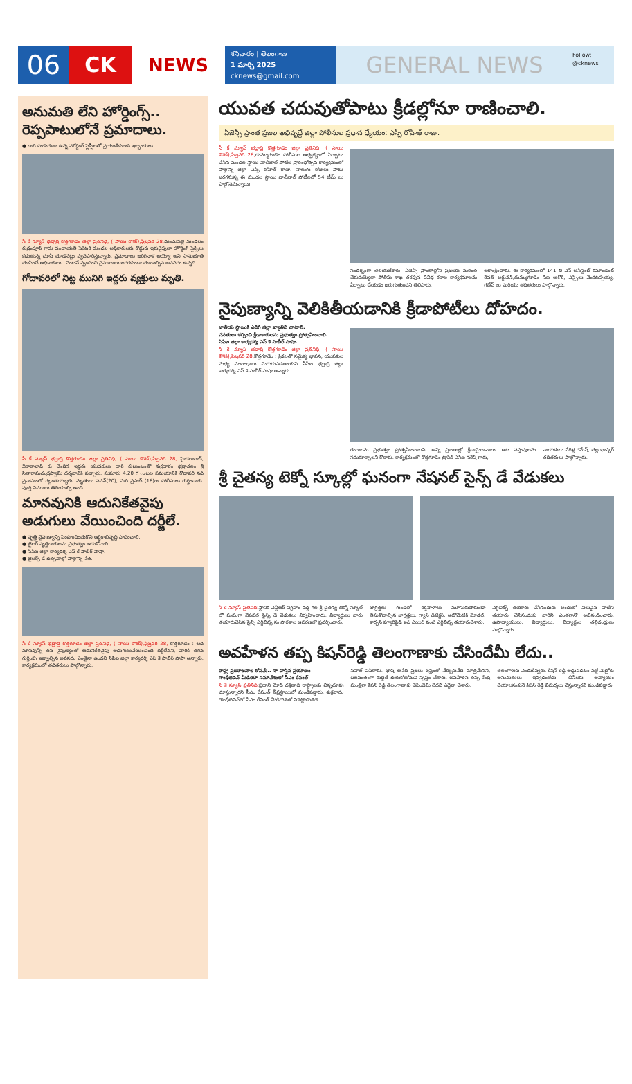06
CK
NEWS
శనివారం | తెలంగాణ
1 మార్చి 2025
cknews@gmail.com
GENERAL NEWS
Follow:
@cknews
అనుమతి లేని హోర్డింగ్స్.. రెప్పపాటులోనే ప్రమాదాలు.
● దారి పొడుగుతా ఉన్న హోర్డింగ్ ఫ్లెక్సీలతో ప్రయాణికులకు ఇబ్బందులు.
సీ కే న్యూస్ భద్రాద్రి కొత్తగూడెం జిల్లా ప్రతినిధి, ( సాయి కౌశిక్),ఫిబ్రవరి 28, చుంచుపల్లి మండలం రుద్రంపూర్ గ్రామ పంచాయతీ సెక్రెటరీ మండల అధికారులకు రోడ్డుకు ఇరువైపులా హోర్డింగ్ ఫ్లెక్సీలు కడుతున్న చూసి చూడనట్లు వ్యవహరిస్తున్నారు. ప్రమాదాలు జరిగినాక అయ్యో అని సానుభూతి చూపించే అధికారులు.. వెంటనే స్పందించి ప్రమాదాలు జరగకుండా చూడాల్సిన అవసరం ఉన్నది.
గోదావరిలో నిట్ట మునిగి ఇద్దరు వ్యక్తులు మృతి.
సీ కే న్యూస్ భద్రాద్రి కొత్తగూడెం జిల్లా ప్రతినిధి, ( సాయి కౌశిక్),ఫిబ్రవరి 28, హైదరాబాద్, వికారాబాద్ కు చెందిన ఇద్దరు యువకులు వారి కుటుంబంతో శుక్రవారం భద్రాచలం శ్రీ సీతారామచంద్రస్వామి దర్శనానికి వచ్చారు. సుమారు 4.20 గ ంటల సమయానికి గోదావరి నది ప్రవాహంలో గల్లంతయ్యారు. మృతులు పవన్(20), హరి ప్రసాద్ (18)గా పోలీసులు గుర్తించారు. పూర్తి వివరాలు తెలియాల్సి ఉంది.
మానవునికి ఆదునికేతవైపు అడుగులు వేయించింది దర్జీలే.
● వృత్తి నైపుణ్యాన్ని పెంపొందించుకొని ఆర్థికాభివృద్ధి సాధించాలి.
● టైలర్ వృత్తిదారులను ప్రభుత్వం ఆదుకోవాలి.
● సిపిఐ జిల్లా కార్యదర్శి ఎస్ కే సాబీర్ పాషా.
● టైలర్స్ డే ఉత్సవాల్లో పాల్గొన్న నేత.
సీ కే న్యూస్ భద్రాద్రి కొత్తగూడెం జిల్లా ప్రతినిధి, ( సాయి కౌశిక్),ఫిబ్రవరి 28, కొత్తగూడెం : ఆది మానవున్నీ తన నైపుణ్యంతో ఆదునికేతవైపు అడుగులువేయించింది దర్జీలేనని, వారికి తగిన గుర్తింపు ఇవ్వాల్సిన అవసరం ఎంతైనా ఉందని సీపీఐ జిల్లా కార్యదర్శి ఎస్ కె సాబీర్ పాషా అన్నారు. కార్యక్రమంలో తదితరులు పాల్గొన్నారు.
యువత చదువుతోపాటు క్రీడల్లోనూ రాణించాలి.
ఏజెన్సీ ప్రాంత ప్రజల అభివృద్ధే జిల్లా పోలీసుల ప్రధాన ధ్యేయం: ఎస్పీ రోహిత్ రాజు.
సీ కే న్యూస్ భద్రాద్రి కొత్తగూడెం జిల్లా ప్రతినిధి, ( సాయి కౌశిక్),ఫిబ్రవరి 28, దుమ్ముగూడెం పోలీసుల ఆధ్వర్యంలో ఏర్పాటు చేసిన మండల స్థాయి వాలీబాల్ పోటీల ప్రారంభోత్సవ కార్యక్రమంలో పాల్గొన్న జిల్లా ఎస్పీ రోహిత్ రాజు. నాలుగు రోజులు పాటు జరగనున్న ఈ మండల స్థాయి వాలీబాల్ పోటీలలో 54 టీమ్ లు పాల్గొననున్నాయి.
సందర్భంగా తెలియజేశారు. ఏజెన్సీ ప్రాంతాల్లోని ప్రజలకు మరింత చేరువయ్యేలా పోలీసు శాఖ తరపున వివిధ రకాల కార్యక్రమాలను ఏర్పాటు చేయడం జరుగుతుందని తెలిపారు.
ఆకాంక్షించారు. ఈ కార్యక్రమంలో 141 బి ఎన్ అసిస్టెంట్ కమాండెంట్ రేవతి అర్జునన్,దుమ్ముగూడెం సిఐ అశోక్, ఎస్సైలు వెంకటప్పయ్య, గణేష్ లు మరియు తదితరులు పాల్గొన్నారు.
నైపుణ్యాన్ని వెలికితీయడానికి క్రీడాపోటీలు దోహదం.
జాతీయ స్థాయికి ఎదిగి జిల్లా ఖ్యాతిని చాటాలి.
పసతులు కల్పించి క్రీడాకారులను ప్రభుత్వం ప్రోత్సహించాలి.
సిపిఐ జిల్లా కార్యదర్శి ఎస్ కె సాబీర్ పాషా.
సీ కే న్యూస్ భద్రాద్రి కొత్తగూడెం జిల్లా ప్రతినిధి, ( సాయి కౌశిక్),ఫిబ్రవరి 28, కొత్తగూడెం : క్రీడలతో సమైక్య భావన, యువకుల మధ్య సంబంధాలు మెరుగుపడతాయని సీపీఐ భద్రాద్రి జిల్లా కార్యదర్శి ఎస్ కె సాబీర్ పాషా అన్నారు.
రంగాలను ప్రభుత్వం ప్రోత్సహించాలని, అన్ని ప్రాంతాల్లో క్రీడామైదానాలు, ఆట వస్తువులను సమకూర్చాలని కోరారు. కార్యక్రమంలో కొత్తగూడెం ట్రాఫిక్ ఎస్ఐ నరేష్ గారు,
నాయకులు నేరెళ్ల రమేష్, చల్ల భాస్కర్ తదితరులు పాల్గొన్నారు.
శ్రీ చైతన్య టెక్నో స్కూల్లో ఘనంగా నేషనల్ సైన్స్ డే వేడుకలు
సి కె న్యూస్ ప్రతినిధి: స్థానిక ఎన్టీఆర్ విగ్రహం వద్ద గల శ్రీ చైతన్య టెక్నో స్కూల్ లో ఘనంగా నేషనల్ సైన్స్ డే వేడుకలు నిర్వహించారు. విద్యార్థులు వారు తయారుచేసిన సైన్స్ ఎగ్జిబిట్స్ ను పాఠశాల ఆవరణలో ప్రదర్శించారు.
జాగ్రత్తలు గుండెలో రక్తనాళాలు మూసుకుపోకుండా తీసుకోవాల్సిన జాగ్రత్తలు, గ్యాస్ డిటెక్టర్, ఆటోమేటిక్ మోడల్, కార్బన్ ప్యూరిఫైడ్ ఇన్ ఎయిర్ వంటి ఎగ్జిబిట్స్ తయారుచేశారు.
ఎగ్జిబిట్స్ తయారు చేసినందుకు అందులో విలువైన వాటిని తయారు చేసినందుకు వారిని ఎంతగానో అభినందించారు. ఉపాధ్యాయులు, విద్యార్థులు, విద్యార్థుల తల్లిదండ్రులు పాల్గొన్నారు.
అవహేళన తప్ప కిషన్‌రెడ్డి తెలంగాణాకు చేసిందేమీ లేదు..
రాష్ట్ర ప్రయోజనాల కోసమే.. నా హస్తిన ప్రయాణం
గాంధీభవన్ మీడియా సమావేశంలో సీఎం రేవంత్
సి కె న్యూస్ ప్రతినిధి: ప్రధాని మోదీ దక్షిణాది రాష్ట్రాలకు చిన్నచూపు చూస్తున్నారని సీఎం రేవంత్ తీవ్రస్థాయిలో మండిపడ్డారు. శుక్రవారం గాంధీభవన్‌లో సీఎం రేవంత్ మీడియాతో మాట్లాడుతూ..
సవాల్ విసిరారు. భాష అనేది ప్రజలు ఇష్టంతో నేర్చుకునేది మాత్రమేనని, బలవంతంగా రుద్దితే ఊరుకోబోమని స్పష్టం చేశారు. అవహేళన తప్ప కేంద్ర మంత్రిగా కిషన్ రెడ్డి తెలంగాణాకు చేసిందేమీ లేదని ఎద్దేవా చేశారు.
తెలంగాణకు ఎందుకివ్వరు. కిషన్ రెడ్డి అడ్డుపడటం వల్లే మెట్రోకు అనుమతులు ఇవ్వడంలేదు. బీసీలకు అన్యాయం చేయాలనుకునే కిషన్ రెడ్డి విమర్శలు చేస్తున్నారని మండిపడ్డారు.